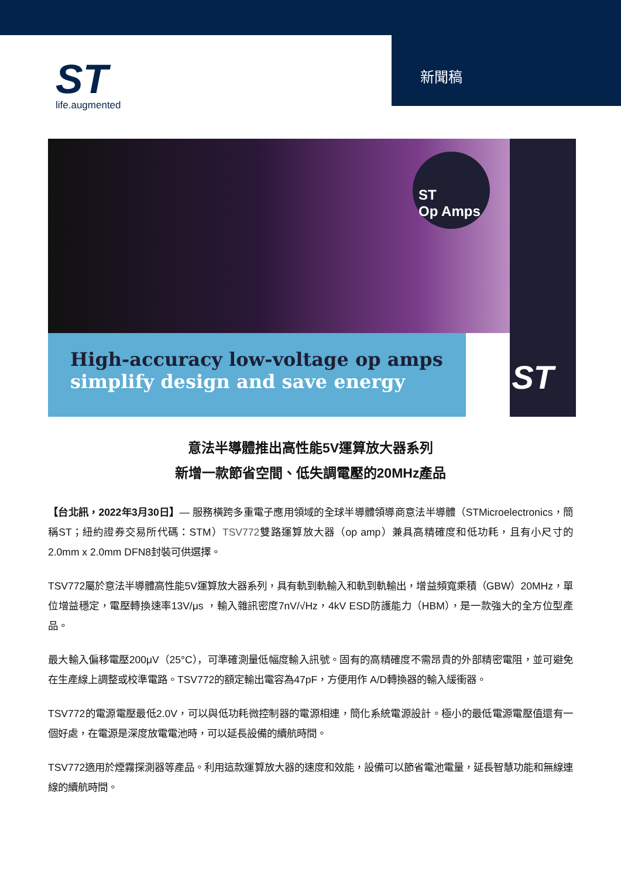ST
life.augmented
新聞稿
ST
Op Amps
High-accuracy low-voltage op amps
simplify design and save energy
ST
意法半導體推出高性能5V運算放大器系列
新增一款節省空間、低失調電壓的20MHz產品
【台北訊，2022年3月30日】— 服務橫跨多重電子應用領域的全球半導體領導商意法半導體（STMicroelectronics，簡稱ST；紐約證券交易所代碼：STM）TSV772雙路運算放大器（op amp）兼具高精確度和低功耗，且有小尺寸的2.0mm x 2.0mm DFN8封裝可供選擇。
TSV772屬於意法半導體高性能5V運算放大器系列，具有軌到軌輸入和軌到軌輸出，增益頻寬乘積（GBW）20MHz，單位增益穩定，電壓轉換速率13V/μs ，輸入雜訊密度7nV/√Hz，4kV ESD防護能力（HBM），是一款強大的全方位型產品。
最大輸入偏移電壓200μV（25°C），可準確測量低幅度輸入訊號。固有的高精確度不需昂貴的外部精密電阻，並可避免在生產線上調整或校準電路。TSV772的額定輸出電容為47pF，方便用作 A/D轉換器的輸入緩衝器。
TSV772的電源電壓最低2.0V，可以與低功耗微控制器的電源相連，簡化系統電源設計。極小的最低電源電壓值還有一個好處，在電源是深度放電電池時，可以延長設備的續航時間。
TSV772適用於煙霧探測器等產品。利用這款運算放大器的速度和效能，設備可以節省電池電量，延長智慧功能和無線連線的續航時間。